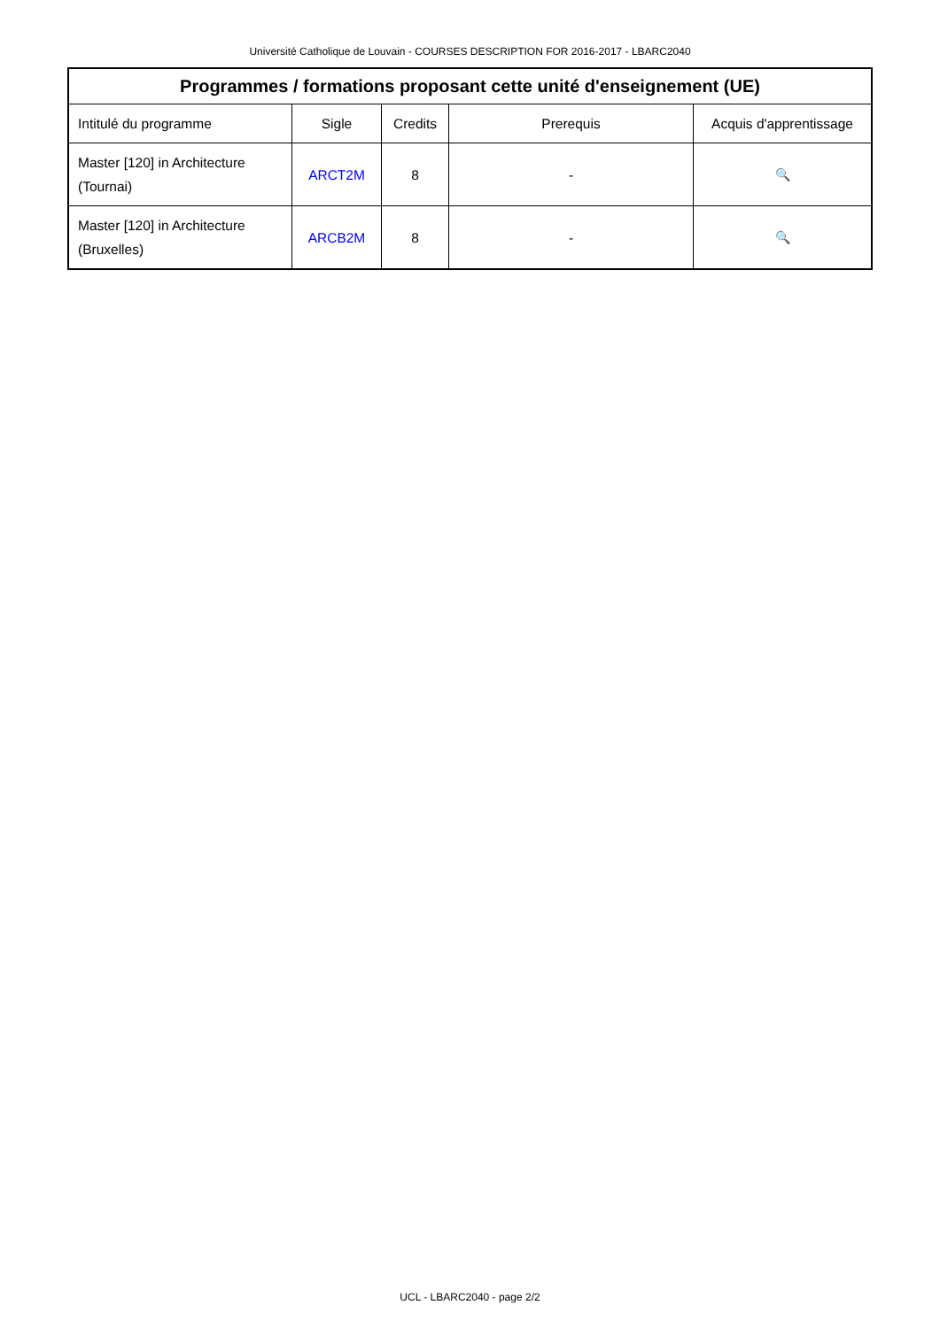Université Catholique de Louvain - COURSES DESCRIPTION FOR 2016-2017 - LBARC2040
| Programmes / formations proposant cette unité d'enseignement (UE) | | | | |
| --- | --- | --- | --- | --- |
| Intitulé du programme | Sigle | Credits | Prerequis | Acquis d'apprentissage |
| Master [120] in Architecture (Tournai) | ARCT2M | 8 | - | 🔍 |
| Master [120] in Architecture (Bruxelles) | ARCB2M | 8 | - | 🔍 |
UCL - LBARC2040 - page 2/2